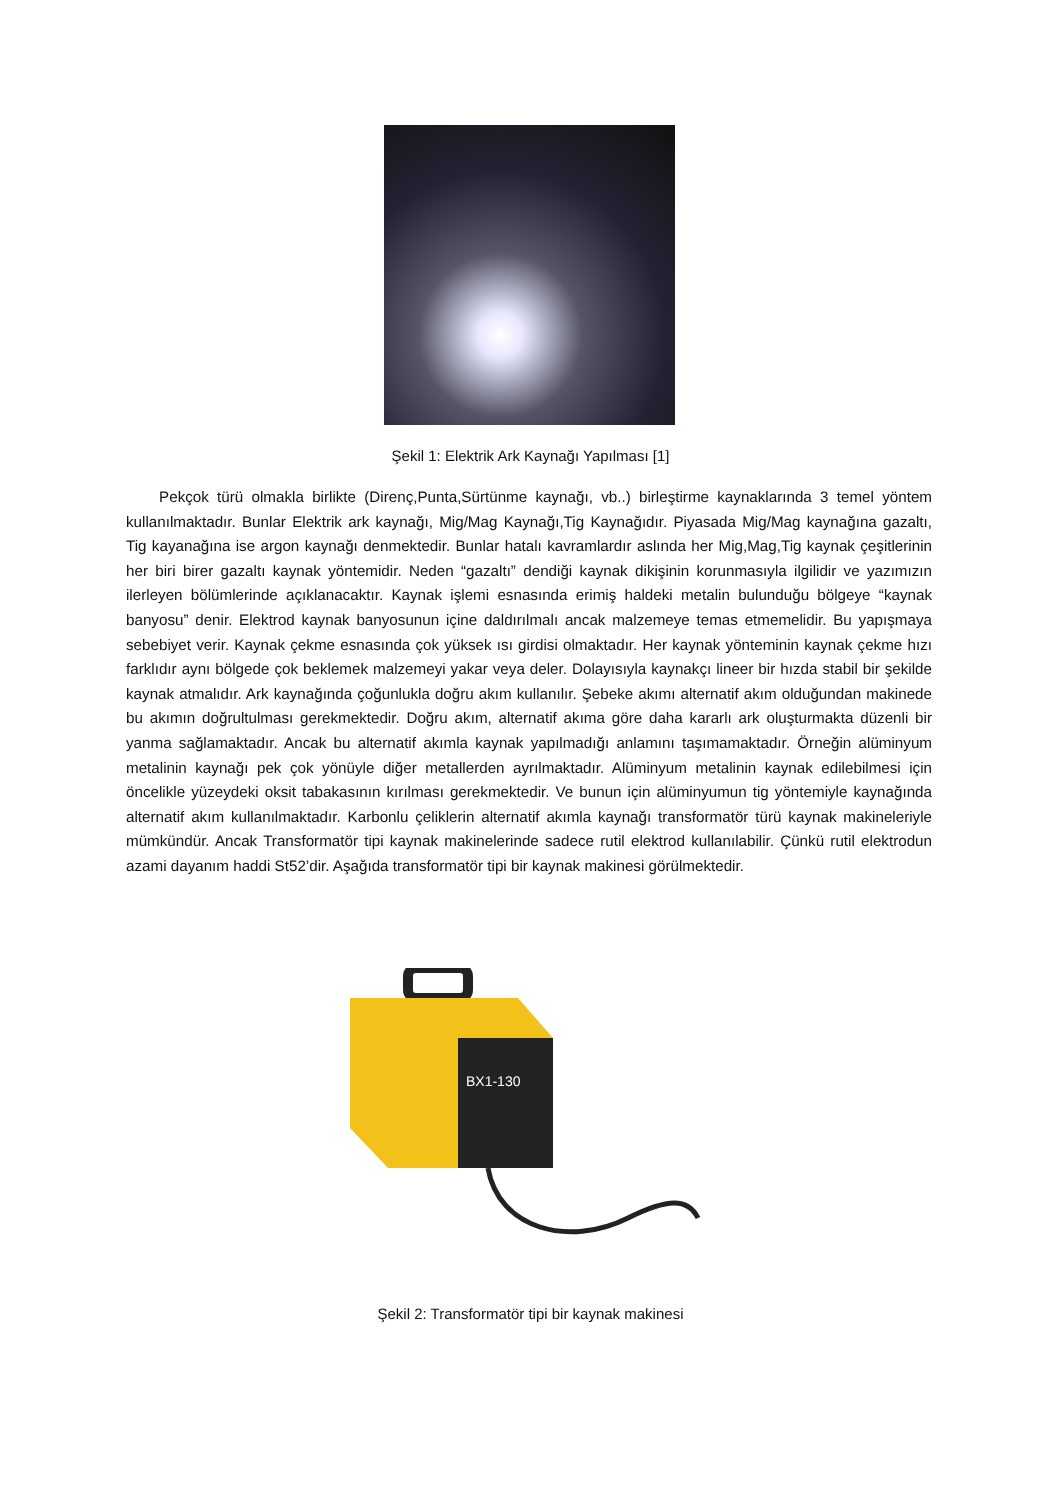Şekil 1: Elektrik Ark Kaynağı Yapılması [1]
Pekçok türü olmakla birlikte (Direnç,Punta,Sürtünme kaynağı, vb..) birleştirme kaynaklarında 3 temel yöntem kullanılmaktadır. Bunlar Elektrik ark kaynağı, Mig/Mag Kaynağı,Tig Kaynağıdır. Piyasada Mig/Mag kaynağına gazaltı, Tig kayanağına ise argon kaynağı denmektedir. Bunlar hatalı kavramlardır aslında her Mig,Mag,Tig kaynak çeşitlerinin her biri birer gazaltı kaynak yöntemidir. Neden “gazaltı” dendiği kaynak dikişinin korunmasıyla ilgilidir ve yazımızın ilerleyen bölümlerinde açıklanacaktır. Kaynak işlemi esnasında erimiş haldeki metalin bulunduğu bölgeye “kaynak banyosu” denir. Elektrod kaynak banyosunun içine daldırılmalı ancak malzemeye temas etmemelidir. Bu yapışmaya sebebiyet verir. Kaynak çekme esnasında çok yüksek ısı girdisi olmaktadır. Her kaynak yönteminin kaynak çekme hızı farklıdır aynı bölgede çok beklemek malzemeyi yakar veya deler. Dolayısıyla kaynakçı lineer bir hızda stabil bir şekilde kaynak atmalıdır. Ark kaynağında çoğunlukla doğru akım kullanılır. Şebeke akımı alternatif akım olduğundan makinede bu akımın doğrultulması gerekmektedir. Doğru akım, alternatif akıma göre daha kararlı ark oluşturmakta düzenli bir yanma sağlamaktadır. Ancak bu alternatif akımla kaynak yapılmadığı anlamını taşımamaktadır. Örneğin alüminyum metalinin kaynağı pek çok yönüyle diğer metallerden ayrılmaktadır. Alüminyum metalinin kaynak edilebilmesi için öncelikle yüzeydeki oksit tabakasının kırılması gerekmektedir. Ve bunun için alüminyumun tig yöntemiyle kaynağında alternatif akım kullanılmaktadır. Karbonlu çeliklerin alternatif akımla kaynağı transformatör türü kaynak makineleriyle mümkündür. Ancak Transformatör tipi kaynak makinelerinde sadece rutil elektrod kullanılabilir. Çünkü rutil elektrodun azami dayanım haddi St52’dir. Aşağıda transformatör tipi bir kaynak makinesi görülmektedir.
BX1-130
Şekil 2: Transformatör tipi bir kaynak makinesi